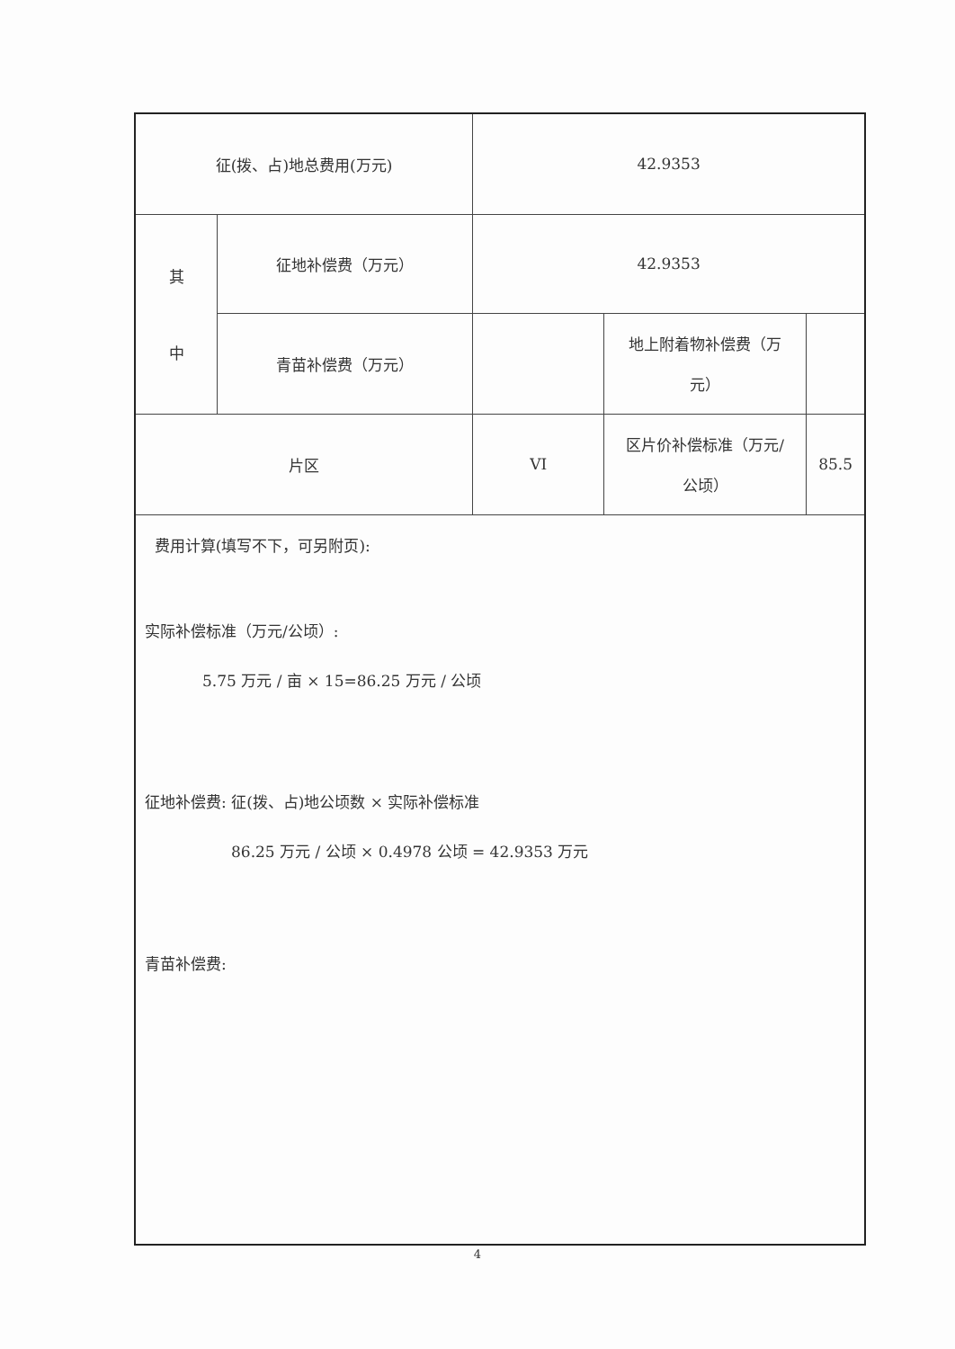| 征(拨、占)地总费用(万元) | | 42.9353 | | |
| 其 中 | 征地补偿费（万元） | 42.9353 | | |
| | 青苗补偿费（万元） | | 地上附着物补偿费（万 元） | |
| 片区 | | VI | 区片价补偿标准（万元/ 公顷） | 85.5 |
| 费用计算(填写不下，可另附页): 实际补偿标准（万元/公顷）: 5.75 万元 / 亩 × 15=86.25 万元 / 公顷 征地补偿费: 征(拨、占)地公顷数 × 实际补偿标准 86.25 万元 / 公顷 × 0.4978 公顷 = 42.9353 万元 青苗补偿费: | | | | |
4